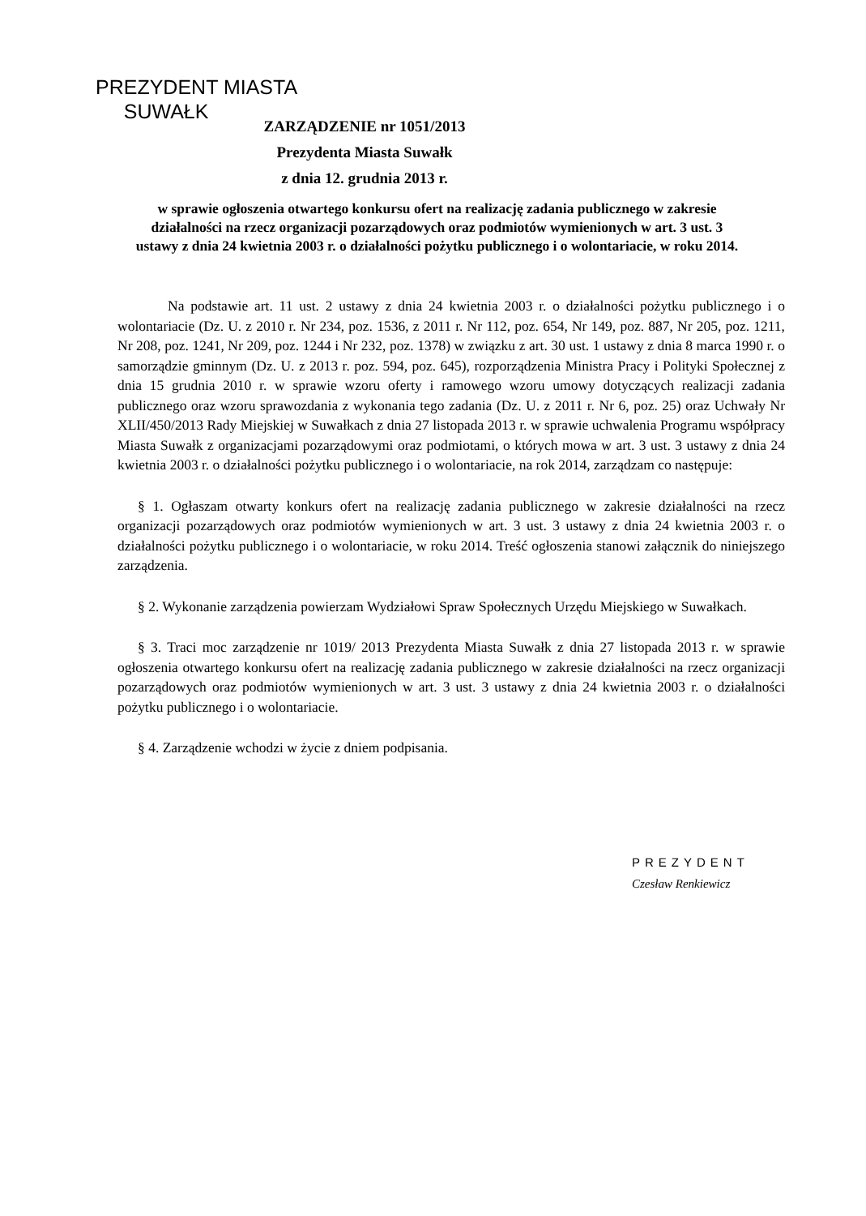PREZYDENT MIASTA
SUWAŁK
ZARZĄDZENIE nr 1051/2013
Prezydenta Miasta Suwałk
z dnia 12. grudnia 2013 r.
w sprawie ogłoszenia otwartego konkursu ofert na realizację zadania publicznego w zakresie działalności na rzecz organizacji pozarządowych oraz podmiotów wymienionych w art. 3 ust. 3 ustawy z dnia 24 kwietnia 2003 r. o działalności pożytku publicznego i o wolontariacie, w roku 2014.
Na podstawie art. 11 ust. 2 ustawy z dnia 24 kwietnia 2003 r. o działalności pożytku publicznego i o wolontariacie (Dz. U. z 2010 r. Nr 234, poz. 1536, z 2011 r. Nr 112, poz. 654, Nr 149, poz. 887, Nr 205, poz. 1211, Nr 208, poz. 1241, Nr 209, poz. 1244 i Nr 232, poz. 1378) w związku z art. 30 ust. 1 ustawy z dnia 8 marca 1990 r. o samorządzie gminnym (Dz. U. z 2013 r. poz. 594, poz. 645), rozporządzenia Ministra Pracy i Polityki Społecznej z dnia 15 grudnia 2010 r. w sprawie wzoru oferty i ramowego wzoru umowy dotyczących realizacji zadania publicznego oraz wzoru sprawozdania z wykonania tego zadania (Dz. U. z 2011 r. Nr 6, poz. 25) oraz Uchwały Nr XLII/450/2013 Rady Miejskiej w Suwałkach z dnia 27 listopada 2013 r. w sprawie uchwalenia Programu współpracy Miasta Suwałk z organizacjami pozarządowymi oraz podmiotami, o których mowa w art. 3 ust. 3 ustawy z dnia 24 kwietnia 2003 r. o działalności pożytku publicznego i o wolontariacie, na rok 2014, zarządzam co następuje:
§ 1. Ogłaszam otwarty konkurs ofert na realizację zadania publicznego w zakresie działalności na rzecz organizacji pozarządowych oraz podmiotów wymienionych w art. 3 ust. 3 ustawy z dnia 24 kwietnia 2003 r. o działalności pożytku publicznego i o wolontariacie, w roku 2014. Treść ogłoszenia stanowi załącznik do niniejszego zarządzenia.
§ 2. Wykonanie zarządzenia powierzam Wydziałowi Spraw Społecznych Urzędu Miejskiego w Suwałkach.
§ 3. Traci moc zarządzenie nr 1019/ 2013 Prezydenta Miasta Suwałk z dnia 27 listopada 2013 r. w sprawie ogłoszenia otwartego konkursu ofert na realizację zadania publicznego w zakresie działalności na rzecz organizacji pozarządowych oraz podmiotów wymienionych w art. 3 ust. 3 ustawy z dnia 24 kwietnia 2003 r. o działalności pożytku publicznego i o wolontariacie.
§ 4. Zarządzenie wchodzi w życie z dniem podpisania.
PREZYDENT
Czesław Renkiewicz